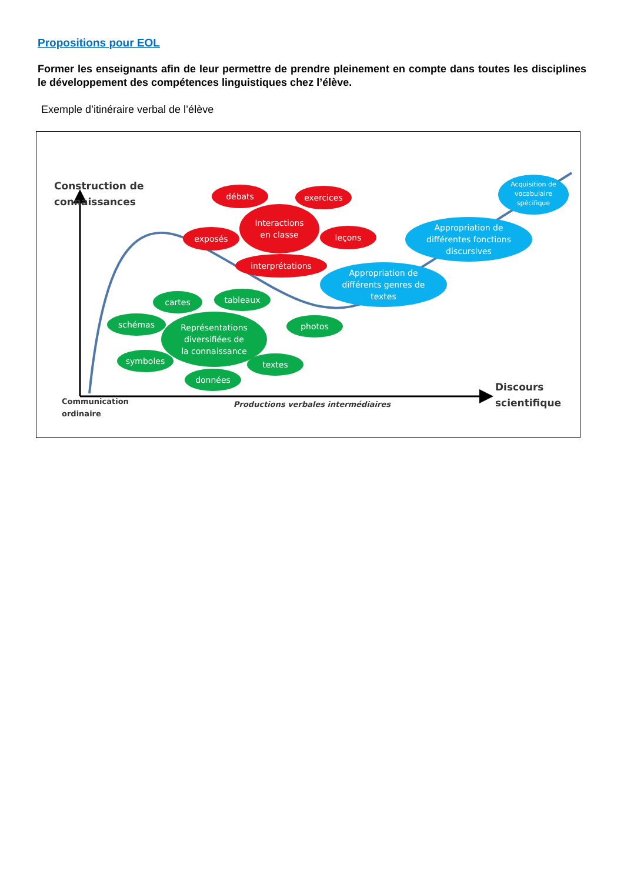Propositions pour EOL
Former les enseignants afin de leur permettre de prendre pleinement en compte dans toutes les disciplines le développement des compétences linguistiques chez l’élève.
Exemple d’itinéraire verbal de l’élève
Construction de
connaissances
débats
exercices
Interactions
en classe
exposés
leçons
interprétations
Appropriation de
différents genres de
textes
Appropriation de
différentes fonctions
discursives
Acquisition de
vocabulaire
spécifique
cartes
tableaux
schémas
Représentations
diversifiées de
la connaissance
photos
symboles
textes
données
Communication
ordinaire
Productions verbales intermédiaires
Discours
scientifique